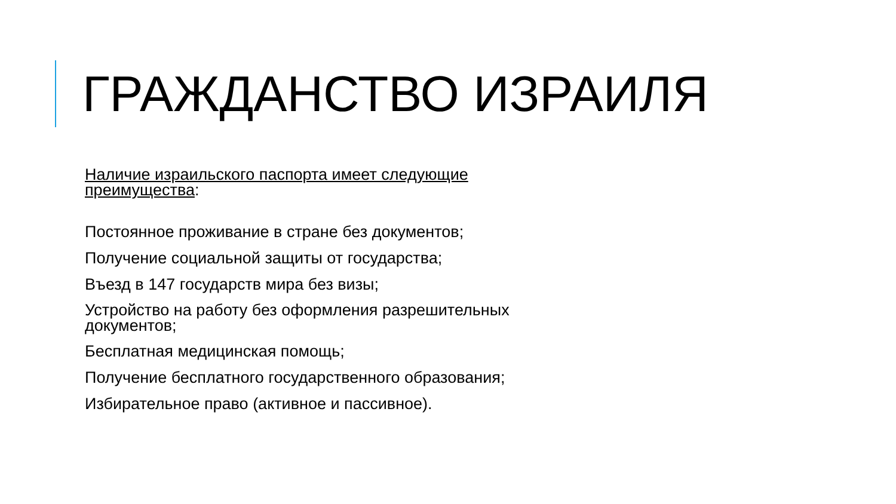ГРАЖДАНСТВО ИЗРАИЛЯ
Наличие израильского паспорта имеет следующие преимущества:
Постоянное проживание в стране без документов;
Получение социальной защиты от государства;
Въезд в 147 государств мира без визы;
Устройство на работу без оформления разрешительных документов;
Бесплатная медицинская помощь;
Получение бесплатного государственного образования;
Избирательное право (активное и пассивное).